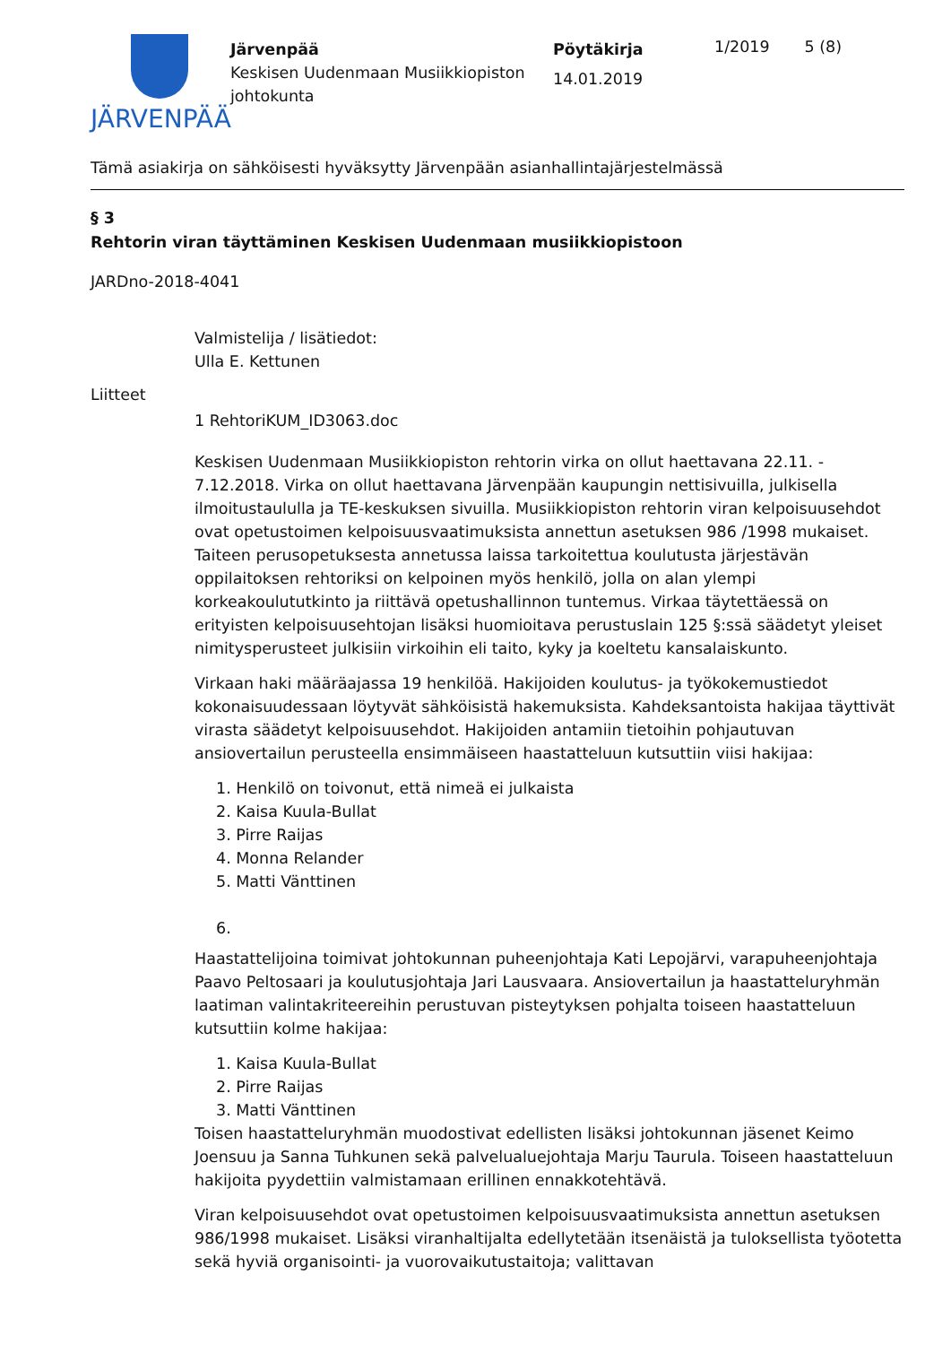JÄRVENPÄÄ
Järvenpää
Keskisen Uudenmaan Musiikkiopiston johtokunta
Pöytäkirja
14.01.2019
1/2019 5 (8)
Tämä asiakirja on sähköisesti hyväksytty Järvenpään asianhallintajärjestelmässä
§ 3
Rehtorin viran täyttäminen Keskisen Uudenmaan musiikkiopistoon
JARDno-2018-4041
Valmistelija / lisätiedot:
Ulla E. Kettunen
Liitteet
1 RehtoriKUM_ID3063.doc
Keskisen Uudenmaan Musiikkiopiston rehtorin virka on ollut haettavana 22.11. - 7.12.2018. Virka on ollut haettavana Järvenpään kaupungin nettisivuilla, julkisella ilmoitustaululla ja TE-keskuksen sivuilla. Musiikkiopiston rehtorin viran kelpoisuusehdot ovat opetustoimen kelpoisuusvaatimuksista annettun asetuksen 986 /1998 mukaiset. Taiteen perusopetuksesta annetussa laissa tarkoitettua koulutusta järjestävän oppilaitoksen rehtoriksi on kelpoinen myös henkilö, jolla on alan ylempi korkeakoulututkinto ja riittävä opetushallinnon tuntemus. Virkaa täytettäessä on erityisten kelpoisuusehtojan lisäksi huomioitava perustuslain 125 §:ssä säädetyt yleiset nimitysperusteet julkisiin virkoihin eli taito, kyky ja koeltetu kansalaiskunto.
Virkaan haki määräajassa 19 henkilöä. Hakijoiden koulutus- ja työkokemustiedot kokonaisuudessaan löytyvät sähköisistä hakemuksista. Kahdeksantoista hakijaa täyttivät virasta säädetyt kelpoisuusehdot. Hakijoiden antamiin tietoihin pohjautuvan ansiovertailun perusteella ensimmäiseen haastatteluun kutsuttiin viisi hakijaa:
1. Henkilö on toivonut, että nimeä ei julkaista
2. Kaisa Kuula-Bullat
3. Pirre Raijas
4. Monna Relander
5. Matti Vänttinen
6.
Haastattelijoina toimivat johtokunnan puheenjohtaja Kati Lepojärvi, varapuheenjohtaja Paavo Peltosaari ja koulutusjohtaja Jari Lausvaara. Ansiovertailun ja haastatteluryhmän laatiman valintakriteereihin perustuvan pisteytyksen pohjalta toiseen haastatteluun kutsuttiin kolme hakijaa:
1. Kaisa Kuula-Bullat
2. Pirre Raijas
3. Matti Vänttinen
Toisen haastatteluryhmän muodostivat edellisten lisäksi johtokunnan jäsenet Keimo Joensuu ja Sanna Tuhkunen sekä palvelualuejohtaja Marju Taurula. Toiseen haastatteluun hakijoita pyydettiin valmistamaan erillinen ennakkotehtävä.
Viran kelpoisuusehdot ovat opetustoimen kelpoisuusvaatimuksista annettun asetuksen 986/1998 mukaiset. Lisäksi viranhaltijalta edellytetään itsenäistä ja tuloksellista työotetta sekä hyviä organisointi- ja vuorovaikutustaitoja; valittavan